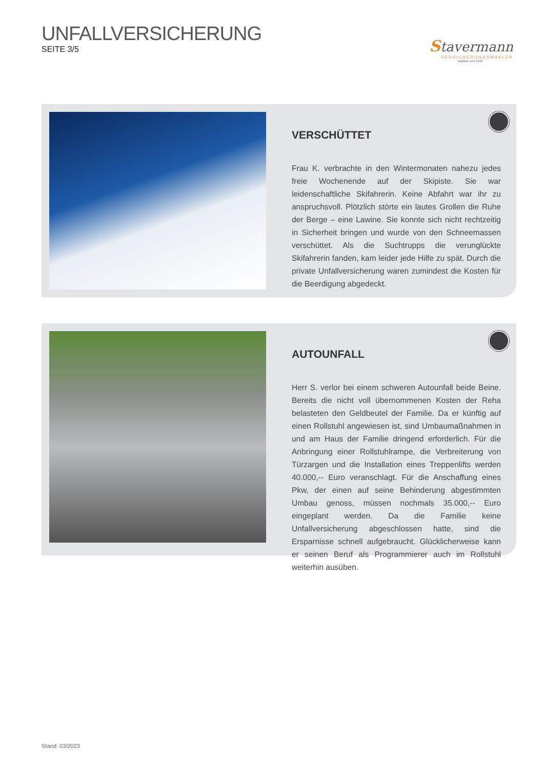UNFALLVERSICHERUNG
SEITE 3/5
Stavermann
VERSICHERUNGSMAKLER
Tradition seit 1942
VERSCHÜTTET
Frau K. verbrachte in den Wintermonaten nahezu jedes freie Wochenende auf der Skipiste. Sie war leidenschaftliche Skifahrerin. Keine Abfahrt war ihr zu anspruchsvoll. Plötzlich störte ein lautes Grollen die Ruhe der Berge – eine Lawine. Sie konnte sich nicht rechtzeitig in Sicherheit bringen und wurde von den Schneemassen verschüttet. Als die Suchtrupps die verunglückte Skifahrerin fanden, kam leider jede Hilfe zu spät. Durch die private Unfallversicherung waren zumindest die Kosten für die Beerdigung abgedeckt.
AUTOUNFALL
Herr S. verlor bei einem schweren Autounfall beide Beine. Bereits die nicht voll übernommenen Kosten der Reha belasteten den Geldbeutel der Familie. Da er künftig auf einen Rollstuhl angewiesen ist, sind Umbaumaßnahmen in und am Haus der Familie dringend erforderlich. Für die Anbringung einer Rollstuhlrampe, die Verbreiterung von Türzargen und die Installation eines Treppenlifts werden 40.000,-- Euro veranschlagt. Für die Anschaffung eines Pkw, der einen auf seine Behinderung abgestimmten Umbau genoss, müssen nochmals 35.000,-- Euro eingeplant werden. Da die Familie keine Unfallversicherung abgeschlossen hatte, sind die Ersparnisse schnell aufgebraucht. Glücklicherweise kann er seinen Beruf als Programmierer auch im Rollstuhl weiterhin ausüben.
Stand: 03/2023